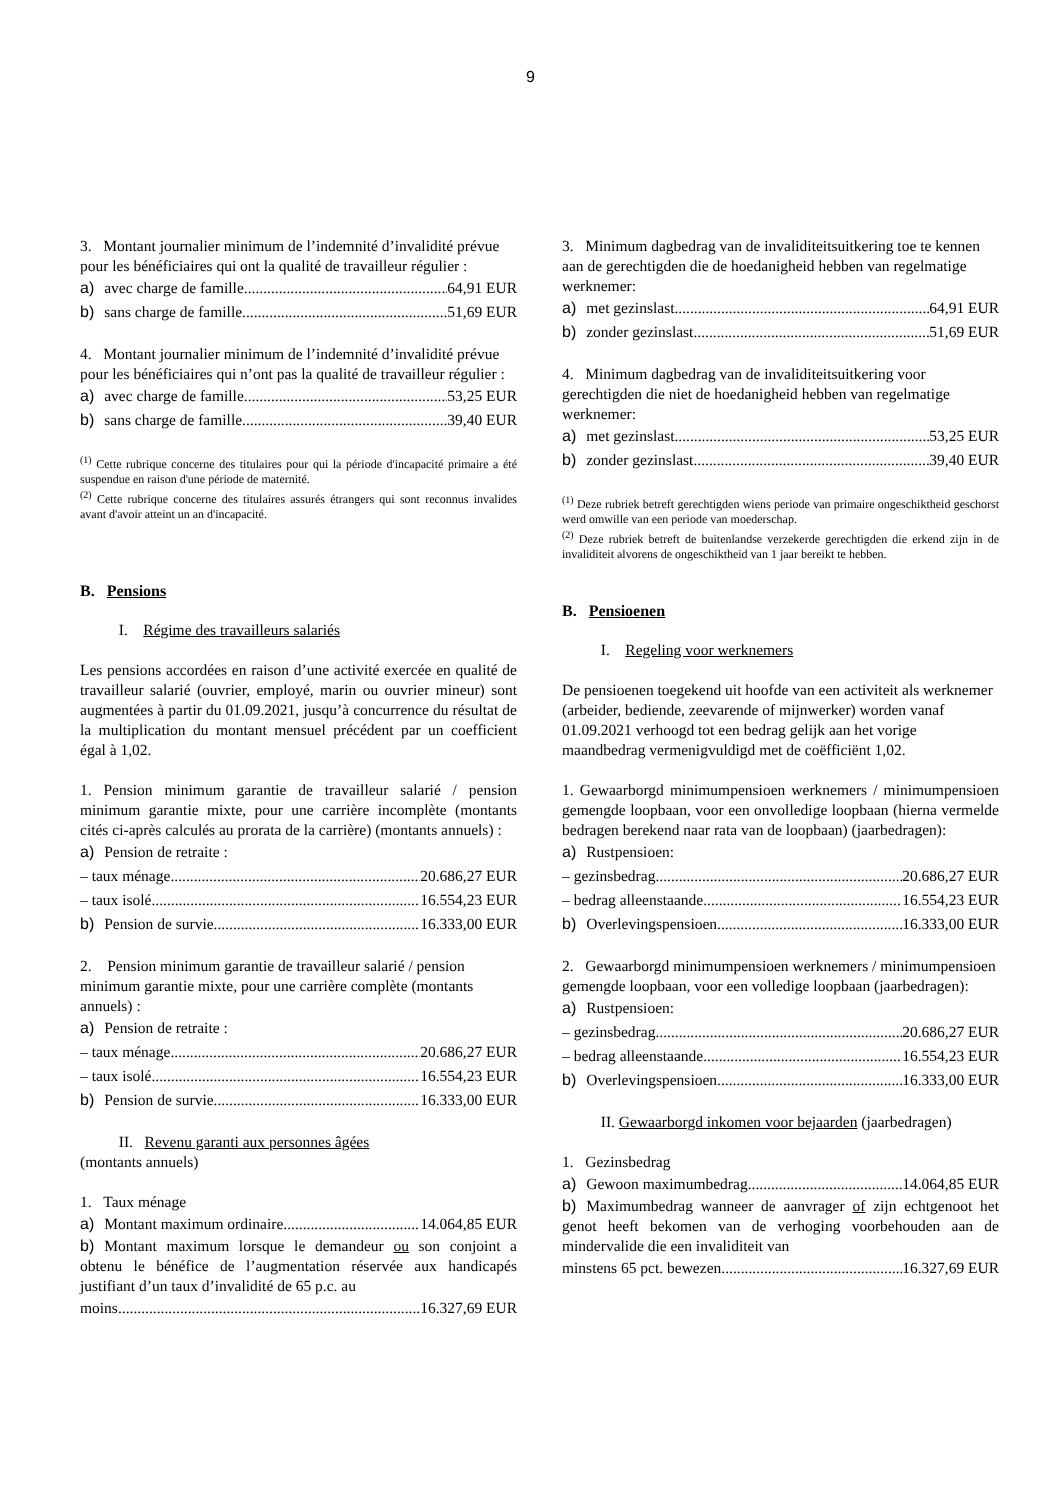9
3. Montant journalier minimum de l’indemnité d’invalidité prévue pour les bénéficiaires qui ont la qualité de travailleur régulier :
a) avec charge de famille 64,91 EUR
b) sans charge de famille 51,69 EUR
4. Montant journalier minimum de l’indemnité d’invalidité prévue pour les bénéficiaires qui n’ont pas la qualité de travailleur régulier :
a) avec charge de famille 53,25 EUR
b) sans charge de famille 39,40 EUR
<sup>(1)</sup> Cette rubrique concerne des titulaires pour qui la période d'incapacité primaire a été suspendue en raison d'une période de maternité.
<sup>(2)</sup> Cette rubrique concerne des titulaires assurés étrangers qui sont reconnus invalides avant d'avoir atteint un an d'incapacité.
B. Pensions
I. Régime des travailleurs salariés
Les pensions accordées en raison d’une activité exercée en qualité de travailleur salarié (ouvrier, employé, marin ou ouvrier mineur) sont augmentées à partir du 01.09.2021, jusqu’à concurrence du résultat de la multiplication du montant mensuel précédent par un coefficient égal à 1,02.
1. Pension minimum garantie de travailleur salarié / pension minimum garantie mixte, pour une carrière incomplète (montants cités ci-après calculés au prorata de la carrière) (montants annuels) :
a) Pension de retraite :
– taux ménage 20.686,27 EUR
– taux isolé 16.554,23 EUR
b) Pension de survie 16.333,00 EUR
2. Pension minimum garantie de travailleur salarié / pension minimum garantie mixte, pour une carrière complète (montants annuels) :
a) Pension de retraite :
– taux ménage 20.686,27 EUR
– taux isolé 16.554,23 EUR
b) Pension de survie 16.333,00 EUR
II. Revenu garanti aux personnes âgées
(montants annuels)
1. Taux ménage
a) Montant maximum ordinaire 14.064,85 EUR
b) Montant maximum lorsque le demandeur ou son conjoint a obtenu le bénéfice de l’augmentation réservée aux handicapés justifiant d’un taux d’invalidité de 65 p.c. au
moins 16.327,69 EUR
3. Minimum dagbedrag van de invaliditeitsuitkering toe te kennen aan de gerechtigden die de hoedanigheid hebben van regelmatige werknemer:
a) met gezinslast 64,91 EUR
b) zonder gezinslast 51,69 EUR
4. Minimum dagbedrag van de invaliditeitsuitkering voor gerechtigden die niet de hoedanigheid hebben van regelmatige werknemer:
a) met gezinslast 53,25 EUR
b) zonder gezinslast 39,40 EUR
<sup>(1)</sup> Deze rubriek betreft gerechtigden wiens periode van primaire ongeschiktheid geschorst werd omwille van een periode van moederschap.
<sup>(2)</sup> Deze rubriek betreft de buitenlandse verzekerde gerechtigden die erkend zijn in de invaliditeit alvorens de ongeschiktheid van 1 jaar bereikt te hebben.
B. Pensioenen
I. Regeling voor werknemers
De pensioenen toegekend uit hoofde van een activiteit als werknemer (arbeider, bediende, zeevarende of mijnwerker) worden vanaf 01.09.2021 verhoogd tot een bedrag gelijk aan het vorige maandbedrag vermenigvuldigd met de coëfficiënt 1,02.
1. Gewaarborgd minimumpensioen werknemers / minimumpensioen gemengde loopbaan, voor een onvolledige loopbaan (hierna vermelde bedragen berekend naar rata van de loopbaan) (jaarbedragen):
a) Rustpensioen:
– gezinsbedrag 20.686,27 EUR
– bedrag alleenstaande 16.554,23 EUR
b) Overlevingspensioen 16.333,00 EUR
2. Gewaarborgd minimumpensioen werknemers / minimumpensioen gemengde loopbaan, voor een volledige loopbaan (jaarbedragen):
a) Rustpensioen:
– gezinsbedrag 20.686,27 EUR
– bedrag alleenstaande 16.554,23 EUR
b) Overlevingspensioen 16.333,00 EUR
II. Gewaarborgd inkomen voor bejaarden (jaarbedragen)
1. Gezinsbedrag
a) Gewoon maximumbedrag 14.064,85 EUR
b) Maximumbedrag wanneer de aanvrager of zijn echtgenoot het genot heeft bekomen van de verhoging voorbehouden aan de mindervalide die een invaliditeit van
minstens 65 pct. bewezen 16.327,69 EUR